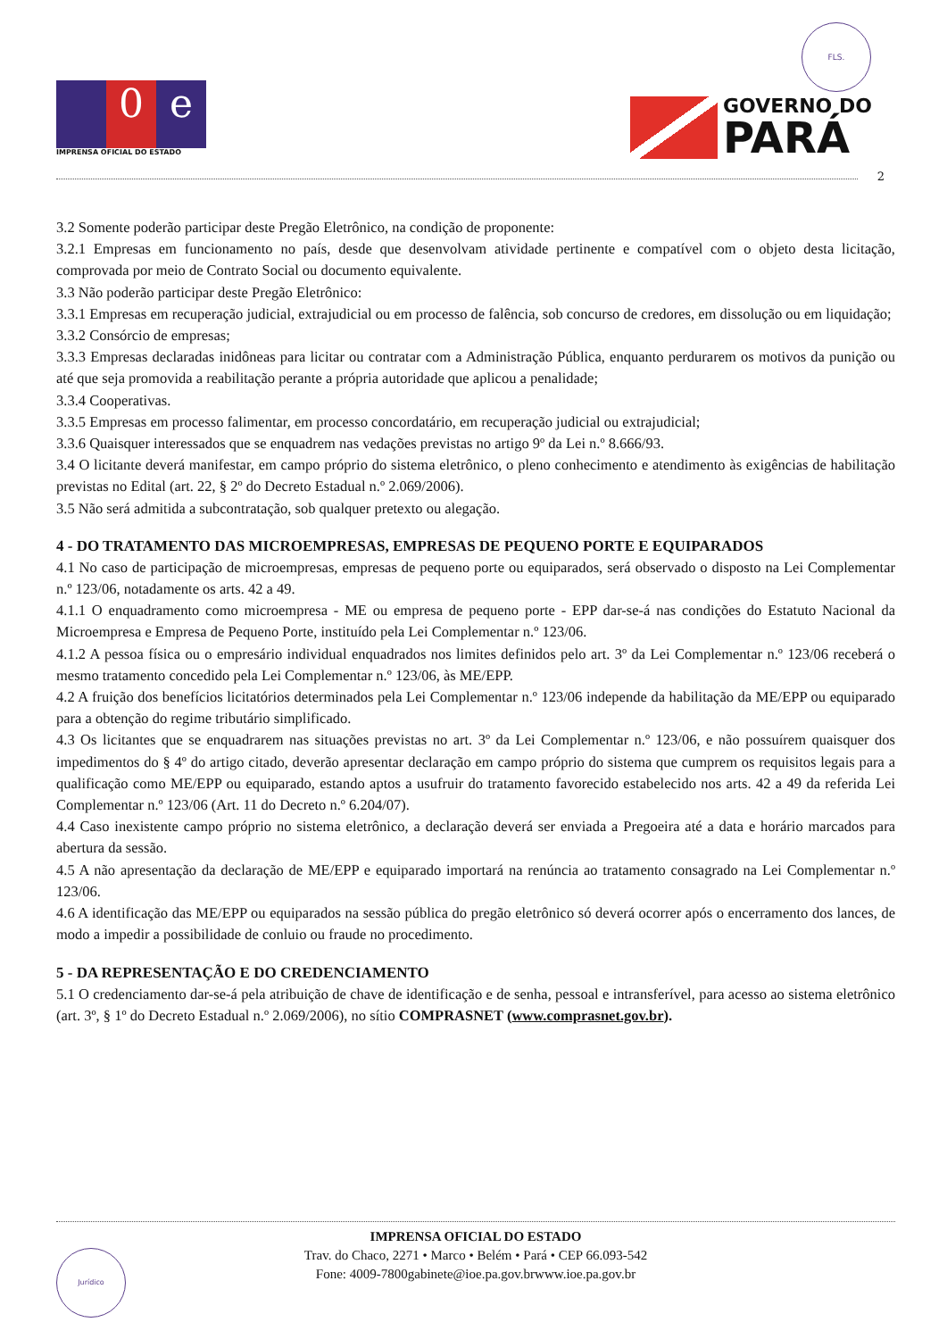FLS.
0 e
IMPRENSA OFICIAL DO ESTADO
GOVERNO DO
PARÁ
2
3.2 Somente poderão participar deste Pregão Eletrônico, na condição de proponente:
3.2.1 Empresas em funcionamento no país, desde que desenvolvam atividade pertinente e compatível com o objeto desta licitação, comprovada por meio de Contrato Social ou documento equivalente.
3.3 Não poderão participar deste Pregão Eletrônico:
3.3.1 Empresas em recuperação judicial, extrajudicial ou em processo de falência, sob concurso de credores, em dissolução ou em liquidação;
3.3.2 Consórcio de empresas;
3.3.3 Empresas declaradas inidôneas para licitar ou contratar com a Administração Pública, enquanto perdurarem os motivos da punição ou até que seja promovida a reabilitação perante a própria autoridade que aplicou a penalidade;
3.3.4 Cooperativas.
3.3.5 Empresas em processo falimentar, em processo concordatário, em recuperação judicial ou extrajudicial;
3.3.6 Quaisquer interessados que se enquadrem nas vedações previstas no artigo 9º da Lei n.º 8.666/93.
3.4 O licitante deverá manifestar, em campo próprio do sistema eletrônico, o pleno conhecimento e atendimento às exigências de habilitação previstas no Edital (art. 22, § 2º do Decreto Estadual n.º 2.069/2006).
3.5 Não será admitida a subcontratação, sob qualquer pretexto ou alegação.
4 - DO TRATAMENTO DAS MICROEMPRESAS, EMPRESAS DE PEQUENO PORTE E EQUIPARADOS
4.1 No caso de participação de microempresas, empresas de pequeno porte ou equiparados, será observado o disposto na Lei Complementar n.º 123/06, notadamente os arts. 42 a 49.
4.1.1 O enquadramento como microempresa - ME ou empresa de pequeno porte - EPP dar-se-á nas condições do Estatuto Nacional da Microempresa e Empresa de Pequeno Porte, instituído pela Lei Complementar n.º 123/06.
4.1.2 A pessoa física ou o empresário individual enquadrados nos limites definidos pelo art. 3º da Lei Complementar n.º 123/06 receberá o mesmo tratamento concedido pela Lei Complementar n.º 123/06, às ME/EPP.
4.2 A fruição dos benefícios licitatórios determinados pela Lei Complementar n.º 123/06 independe da habilitação da ME/EPP ou equiparado para a obtenção do regime tributário simplificado.
4.3 Os licitantes que se enquadrarem nas situações previstas no art. 3º da Lei Complementar n.º 123/06, e não possuírem quaisquer dos impedimentos do § 4º do artigo citado, deverão apresentar declaração em campo próprio do sistema que cumprem os requisitos legais para a qualificação como ME/EPP ou equiparado, estando aptos a usufruir do tratamento favorecido estabelecido nos arts. 42 a 49 da referida Lei Complementar n.º 123/06 (Art. 11 do Decreto n.º 6.204/07).
4.4 Caso inexistente campo próprio no sistema eletrônico, a declaração deverá ser enviada a Pregoeira até a data e horário marcados para abertura da sessão.
4.5 A não apresentação da declaração de ME/EPP e equiparado importará na renúncia ao tratamento consagrado na Lei Complementar n.º 123/06.
4.6 A identificação das ME/EPP ou equiparados na sessão pública do pregão eletrônico só deverá ocorrer após o encerramento dos lances, de modo a impedir a possibilidade de conluio ou fraude no procedimento.
5 - DA REPRESENTAÇÃO E DO CREDENCIAMENTO
5.1 O credenciamento dar-se-á pela atribuição de chave de identificação e de senha, pessoal e intransferível, para acesso ao sistema eletrônico (art. 3º, § 1º do Decreto Estadual n.º 2.069/2006), no sítio COMPRASNET (www.comprasnet.gov.br).
Jurídico
IMPRENSA OFICIAL DO ESTADO
Trav. do Chaco, 2271 • Marco • Belém • Pará • CEP 66.093-542
Fone: 4009-7800gabinete@ioe.pa.gov.brwww.ioe.pa.gov.br